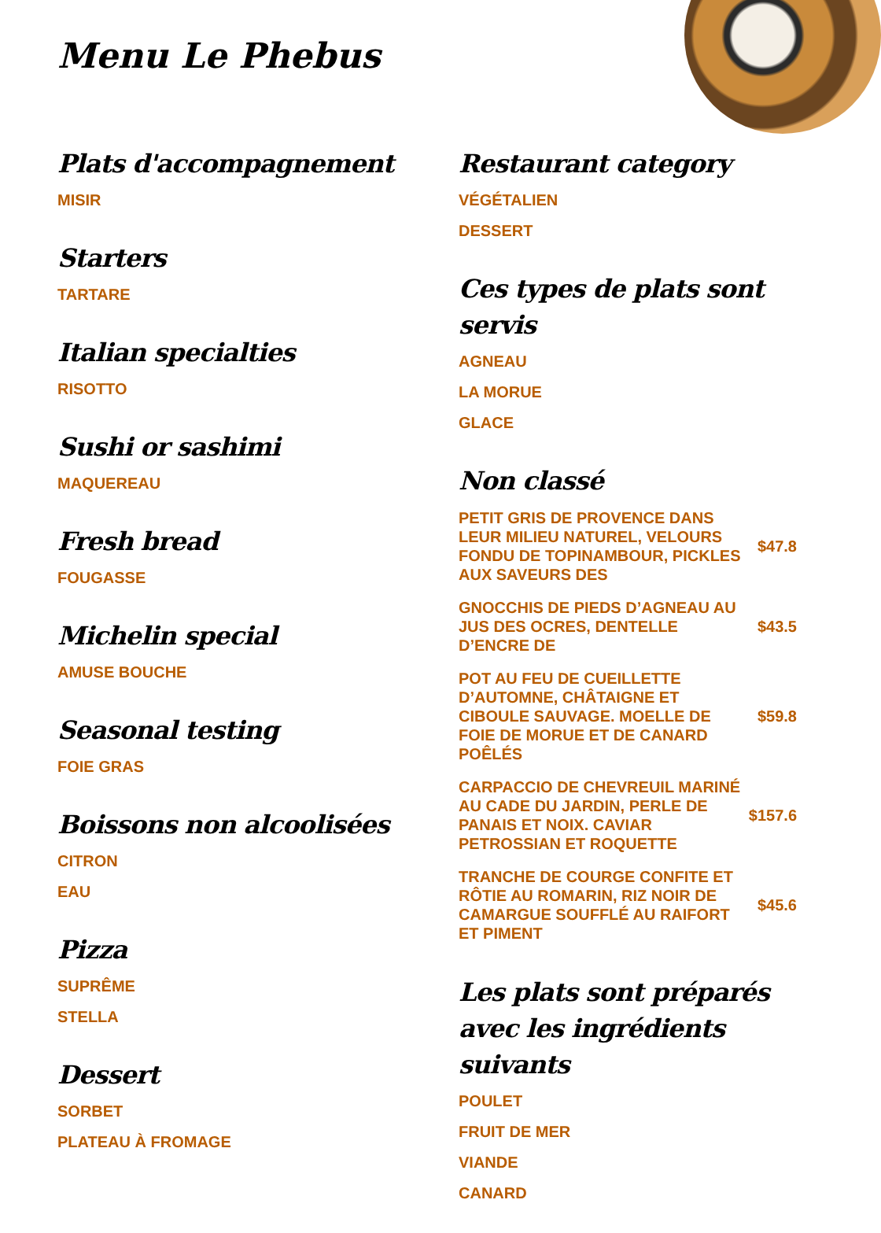Menu Le Phebus
Plats d'accompagnement
MISIR
Starters
TARTARE
Italian specialties
RISOTTO
Sushi or sashimi
MAQUEREAU
Fresh bread
FOUGASSE
Michelin special
AMUSE BOUCHE
Seasonal testing
FOIE GRAS
Boissons non alcoolisées
CITRON
EAU
Pizza
SUPRÊME
STELLA
Dessert
SORBET
PLATEAU À FROMAGE
Restaurant category
VÉGÉTALIEN
DESSERT
Ces types de plats sont servis
AGNEAU
LA MORUE
GLACE
Non classé
PETIT GRIS DE PROVENCE DANS LEUR MILIEU NATUREL, VELOURS FONDU DE TOPINAMBOUR, PICKLES AUX SAVEURS DES
$47.8
GNOCCHIS DE PIEDS D’AGNEAU AU JUS DES OCRES, DENTELLE D’ENCRE DE
$43.5
POT AU FEU DE CUEILLETTE D’AUTOMNE, CHÂTAIGNE ET CIBOULE SAUVAGE. MOELLE DE FOIE DE MORUE ET DE CANARD POÊLÉS
$59.8
CARPACCIO DE CHEVREUIL MARINÉ AU CADE DU JARDIN, PERLE DE PANAIS ET NOIX. CAVIAR PETROSSIAN ET ROQUETTE
$157.6
TRANCHE DE COURGE CONFITE ET RÔTIE AU ROMARIN, RIZ NOIR DE CAMARGUE SOUFFLÉ AU RAIFORT ET PIMENT
$45.6
Les plats sont préparés avec les ingrédients suivants
POULET
FRUIT DE MER
VIANDE
CANARD